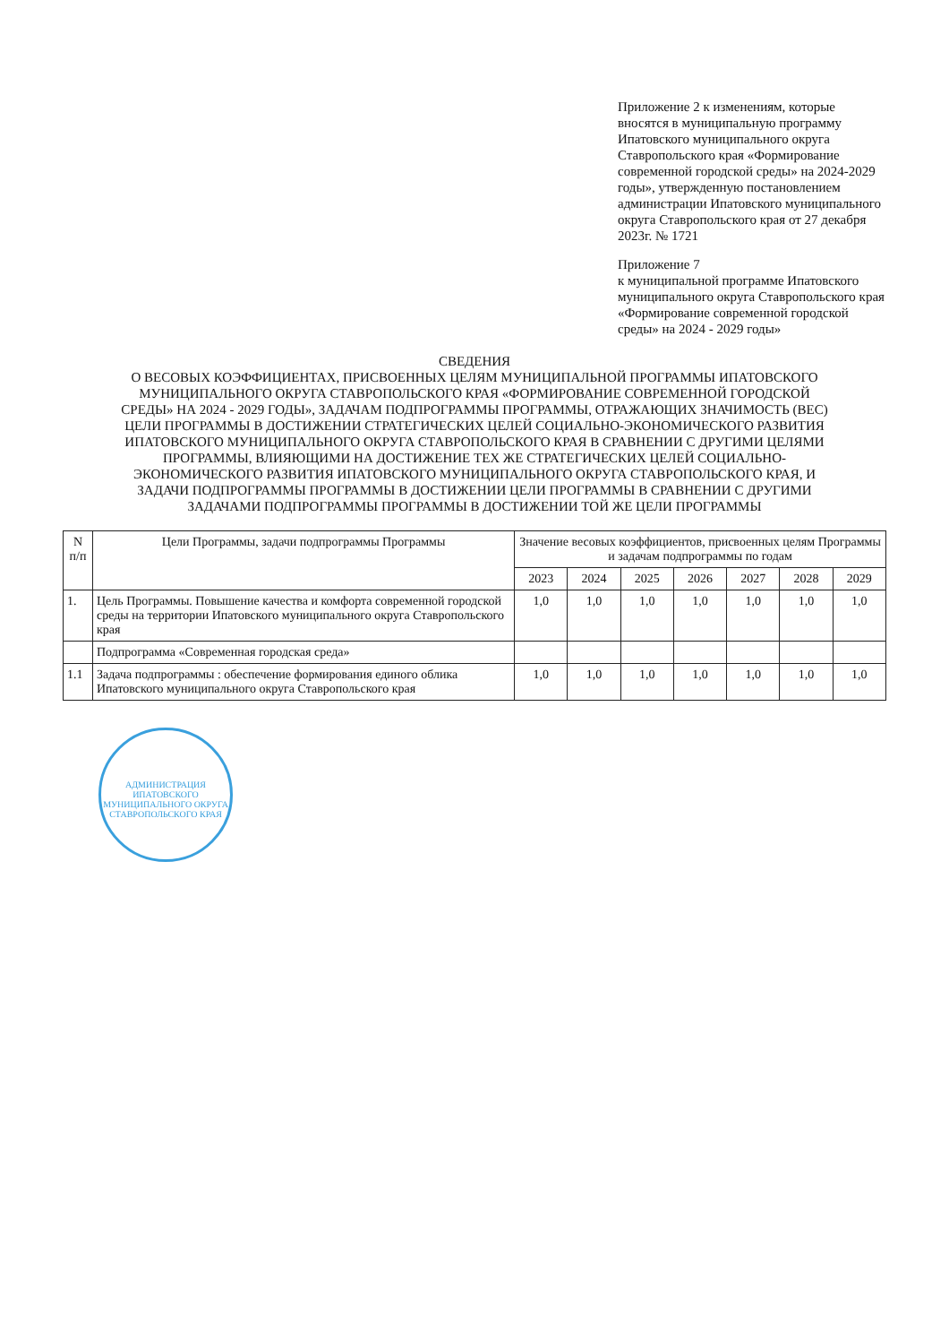Приложение 2 к изменениям, которые вносятся в муниципальную программу Ипатовского муниципального округа Ставропольского края «Формирование современной городской среды» на 2024-2029 годы», утвержденную постановлением администрации Ипатовского муниципального округа Ставропольского края от 27 декабря 2023г. № 1721
Приложение 7
к муниципальной программе Ипатовского муниципального округа Ставропольского края «Формирование современной городской среды» на 2024 - 2029 годы»
СВЕДЕНИЯ
О ВЕСОВЫХ КОЭФФИЦИЕНТАХ, ПРИСВОЕННЫХ ЦЕЛЯМ МУНИЦИПАЛЬНОЙ ПРОГРАММЫ ИПАТОВСКОГО МУНИЦИПАЛЬНОГО ОКРУГА СТАВРОПОЛЬСКОГО КРАЯ «ФОРМИРОВАНИЕ СОВРЕМЕННОЙ ГОРОДСКОЙ СРЕДЫ» НА 2024 - 2029 ГОДЫ», ЗАДАЧАМ ПОДПРОГРАММЫ ПРОГРАММЫ, ОТРАЖАЮЩИХ ЗНАЧИМОСТЬ (ВЕС) ЦЕЛИ ПРОГРАММЫ В ДОСТИЖЕНИИ СТРАТЕГИЧЕСКИХ ЦЕЛЕЙ СОЦИАЛЬНО-ЭКОНОМИЧЕСКОГО РАЗВИТИЯ ИПАТОВСКОГО МУНИЦИПАЛЬНОГО ОКРУГА СТАВРОПОЛЬСКОГО КРАЯ В СРАВНЕНИИ С ДРУГИМИ ЦЕЛЯМИ ПРОГРАММЫ, ВЛИЯЮЩИМИ НА ДОСТИЖЕНИЕ ТЕХ ЖЕ СТРАТЕГИЧЕСКИХ ЦЕЛЕЙ СОЦИАЛЬНО-ЭКОНОМИЧЕСКОГО РАЗВИТИЯ ИПАТОВСКОГО МУНИЦИПАЛЬНОГО ОКРУГА СТАВРОПОЛЬСКОГО КРАЯ, И ЗАДАЧИ ПОДПРОГРАММЫ ПРОГРАММЫ В ДОСТИЖЕНИИ ЦЕЛИ ПРОГРАММЫ В СРАВНЕНИИ С ДРУГИМИ ЗАДАЧАМИ ПОДПРОГРАММЫ ПРОГРАММЫ В ДОСТИЖЕНИИ ТОЙ ЖЕ ЦЕЛИ ПРОГРАММЫ
| N п/п | Цели Программы, задачи подпрограммы Программы | Значение весовых коэффициентов, присвоенных целям Программы и задачам подпрограммы по годам | | | | | | |
| --- | --- | --- | --- | --- | --- | --- | --- | --- |
| | | 2023 | 2024 | 2025 | 2026 | 2027 | 2028 | 2029 |
| 1. | Цель Программы. Повышение качества и комфорта современной городской среды на территории Ипатовского муниципального округа Ставропольского края | 1,0 | 1,0 | 1,0 | 1,0 | 1,0 | 1,0 | 1,0 |
| | Подпрограмма «Современная городская среда» | | | | | | | |
| 1.1 | Задача подпрограммы : обеспечение формирования единого облика Ипатовского муниципального округа Ставропольского края | 1,0 | 1,0 | 1,0 | 1,0 | 1,0 | 1,0 | 1,0 |
АДМИНИСТРАЦИЯ ИПАТОВСКОГО МУНИЦИПАЛЬНОГО ОКРУГА СТАВРОПОЛЬСКОГО КРАЯ